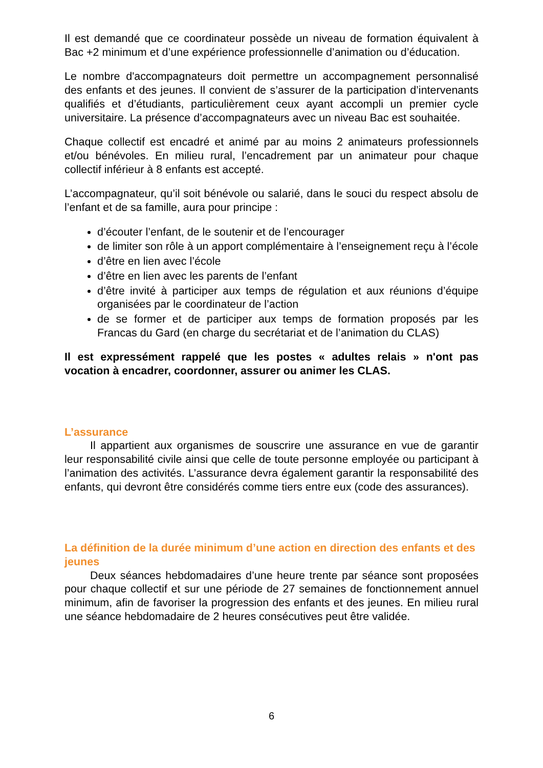Il est demandé que ce coordinateur possède un niveau de formation équivalent à Bac +2 minimum et d’une expérience professionnelle d’animation ou d’éducation.
Le nombre d'accompagnateurs doit permettre un accompagnement personnalisé des enfants et des jeunes. Il convient de s’assurer de la participation d’intervenants qualifiés et d’étudiants, particulièrement ceux ayant accompli un premier cycle universitaire. La présence d’accompagnateurs avec un niveau Bac est souhaitée.
Chaque collectif est encadré et animé par au moins 2 animateurs professionnels et/ou bénévoles. En milieu rural, l’encadrement par un animateur pour chaque collectif inférieur à 8 enfants est accepté.
L’accompagnateur, qu’il soit bénévole ou salarié, dans le souci du respect absolu de l’enfant et de sa famille, aura pour principe :
d’écouter l’enfant, de le soutenir et de l’encourager
de limiter son rôle à un apport complémentaire à l’enseignement reçu à l’école
d’être en lien avec l’école
d’être en lien avec les parents de l’enfant
d’être invité à participer aux temps de régulation et aux réunions d’équipe organisées par le coordinateur de l’action
de se former et de participer aux temps de formation proposés par les Francas du Gard (en charge du secrétariat et de l’animation du CLAS)
Il est expressément rappelé que les postes « adultes relais » n'ont pas vocation à encadrer, coordonner, assurer ou animer les CLAS.
L’assurance
Il appartient aux organismes de souscrire une assurance en vue de garantir leur responsabilité civile ainsi que celle de toute personne employée ou participant à l’animation des activités. L’assurance devra également garantir la responsabilité des enfants, qui devront être considérés comme tiers entre eux (code des assurances).
La définition de la durée minimum d’une action en direction des enfants et des jeunes
Deux séances hebdomadaires d’une heure trente par séance sont proposées pour chaque collectif et sur une période de 27 semaines de fonctionnement annuel minimum, afin de favoriser la progression des enfants et des jeunes. En milieu rural une séance hebdomadaire de 2 heures consécutives peut être validée.
6